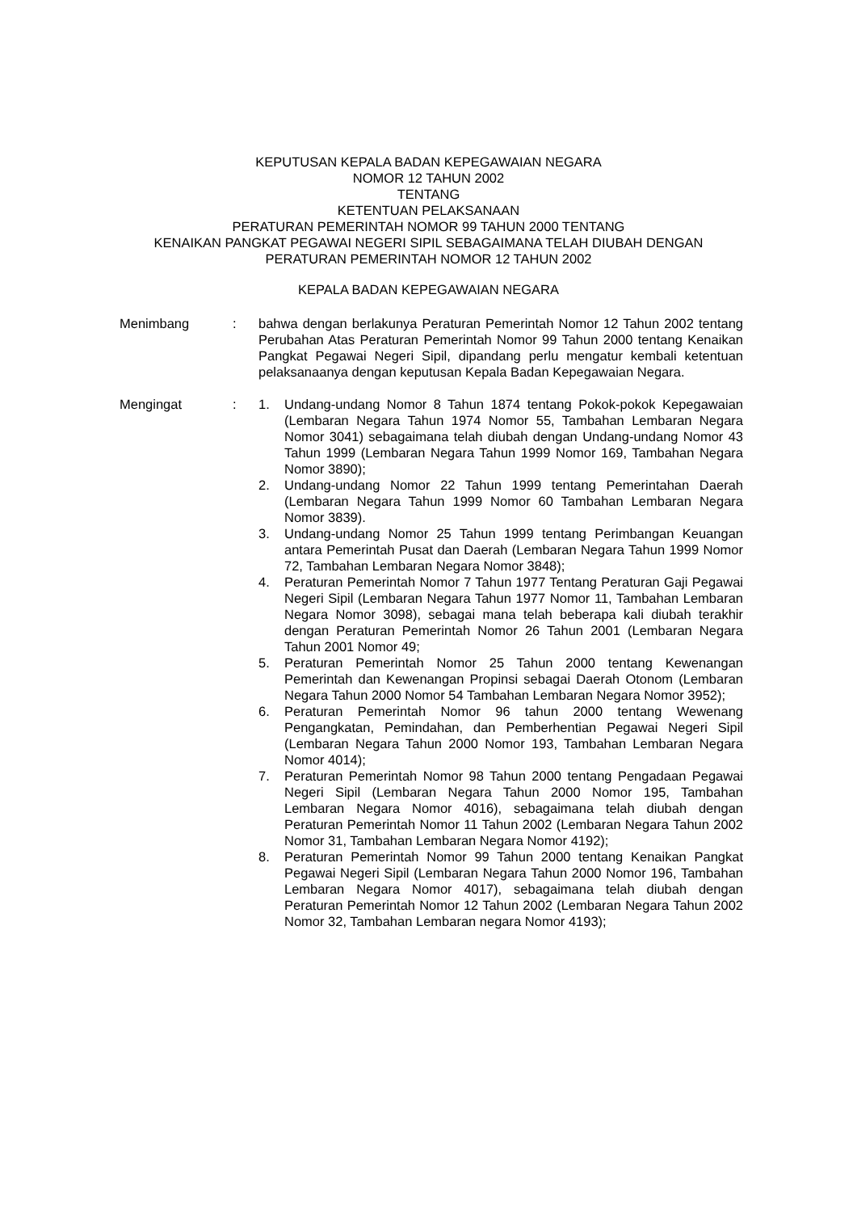KEPUTUSAN KEPALA BADAN KEPEGAWAIAN NEGARA
NOMOR 12 TAHUN 2002
TENTANG
KETENTUAN PELAKSANAAN
PERATURAN PEMERINTAH NOMOR 99 TAHUN 2000 TENTANG
KENAIKAN PANGKAT PEGAWAI NEGERI SIPIL SEBAGAIMANA TELAH DIUBAH DENGAN
PERATURAN PEMERINTAH NOMOR 12 TAHUN 2002
KEPALA BADAN KEPEGAWAIAN NEGARA
Menimbang : bahwa dengan berlakunya Peraturan Pemerintah Nomor 12 Tahun 2002 tentang Perubahan Atas Peraturan Pemerintah Nomor 99 Tahun 2000 tentang Kenaikan Pangkat Pegawai Negeri Sipil, dipandang perlu mengatur kembali ketentuan pelaksanaanya dengan keputusan Kepala Badan Kepegawaian Negara.
Mengingat : 1. Undang-undang Nomor 8 Tahun 1874 tentang Pokok-pokok Kepegawaian (Lembaran Negara Tahun 1974 Nomor 55, Tambahan Lembaran Negara Nomor 3041) sebagaimana telah diubah dengan Undang-undang Nomor 43 Tahun 1999 (Lembaran Negara Tahun 1999 Nomor 169, Tambahan Negara Nomor 3890);
2. Undang-undang Nomor 22 Tahun 1999 tentang Pemerintahan Daerah (Lembaran Negara Tahun 1999 Nomor 60 Tambahan Lembaran Negara Nomor 3839).
3. Undang-undang Nomor 25 Tahun 1999 tentang Perimbangan Keuangan antara Pemerintah Pusat dan Daerah (Lembaran Negara Tahun 1999 Nomor 72, Tambahan Lembaran Negara Nomor 3848);
4. Peraturan Pemerintah Nomor 7 Tahun 1977 Tentang Peraturan Gaji Pegawai Negeri Sipil (Lembaran Negara Tahun 1977 Nomor 11, Tambahan Lembaran Negara Nomor 3098), sebagai mana telah beberapa kali diubah terakhir dengan Peraturan Pemerintah Nomor 26 Tahun 2001 (Lembaran Negara Tahun 2001 Nomor 49;
5. Peraturan Pemerintah Nomor 25 Tahun 2000 tentang Kewenangan Pemerintah dan Kewenangan Propinsi sebagai Daerah Otonom (Lembaran Negara Tahun 2000 Nomor 54 Tambahan Lembaran Negara Nomor 3952);
6. Peraturan Pemerintah Nomor 96 tahun 2000 tentang Wewenang Pengangkatan, Pemindahan, dan Pemberhentian Pegawai Negeri Sipil (Lembaran Negara Tahun 2000 Nomor 193, Tambahan Lembaran Negara Nomor 4014);
7. Peraturan Pemerintah Nomor 98 Tahun 2000 tentang Pengadaan Pegawai Negeri Sipil (Lembaran Negara Tahun 2000 Nomor 195, Tambahan Lembaran Negara Nomor 4016), sebagaimana telah diubah dengan Peraturan Pemerintah Nomor 11 Tahun 2002 (Lembaran Negara Tahun 2002 Nomor 31, Tambahan Lembaran Negara Nomor 4192);
8. Peraturan Pemerintah Nomor 99 Tahun 2000 tentang Kenaikan Pangkat Pegawai Negeri Sipil (Lembaran Negara Tahun 2000 Nomor 196, Tambahan Lembaran Negara Nomor 4017), sebagaimana telah diubah dengan Peraturan Pemerintah Nomor 12 Tahun 2002 (Lembaran Negara Tahun 2002 Nomor 32, Tambahan Lembaran negara Nomor 4193);